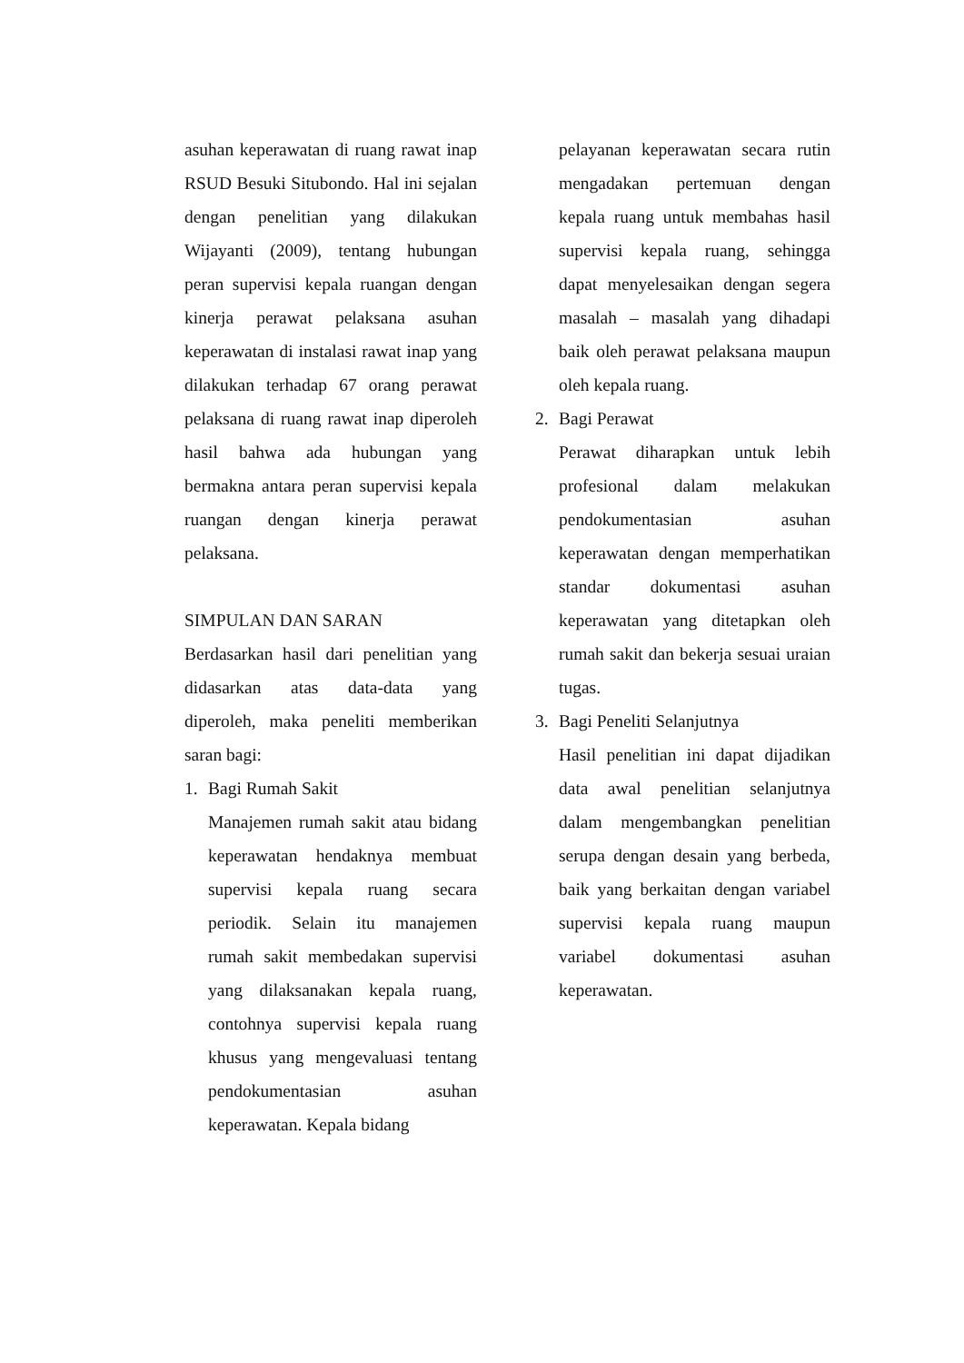asuhan keperawatan di ruang rawat inap RSUD Besuki Situbondo. Hal ini sejalan dengan penelitian yang dilakukan Wijayanti (2009), tentang hubungan peran supervisi kepala ruangan dengan kinerja perawat pelaksana asuhan keperawatan di instalasi rawat inap yang dilakukan terhadap 67 orang perawat pelaksana di ruang rawat inap diperoleh hasil bahwa ada hubungan yang bermakna antara peran supervisi kepala ruangan dengan kinerja perawat pelaksana.
SIMPULAN DAN SARAN
Berdasarkan hasil dari penelitian yang didasarkan atas data-data yang diperoleh, maka peneliti memberikan saran bagi:
1. Bagi Rumah Sakit
Manajemen rumah sakit atau bidang keperawatan hendaknya membuat supervisi kepala ruang secara periodik. Selain itu manajemen rumah sakit membedakan supervisi yang dilaksanakan kepala ruang, contohnya supervisi kepala ruang khusus yang mengevaluasi tentang pendokumentasian asuhan keperawatan. Kepala bidang
pelayanan keperawatan secara rutin mengadakan pertemuan dengan kepala ruang untuk membahas hasil supervisi kepala ruang, sehingga dapat menyelesaikan dengan segera masalah – masalah yang dihadapi baik oleh perawat pelaksana maupun oleh kepala ruang.
2. Bagi Perawat
Perawat diharapkan untuk lebih profesional dalam melakukan pendokumentasian asuhan keperawatan dengan memperhatikan standar dokumentasi asuhan keperawatan yang ditetapkan oleh rumah sakit dan bekerja sesuai uraian tugas.
3. Bagi Peneliti Selanjutnya
Hasil penelitian ini dapat dijadikan data awal penelitian selanjutnya dalam mengembangkan penelitian serupa dengan desain yang berbeda, baik yang berkaitan dengan variabel supervisi kepala ruang maupun variabel dokumentasi asuhan keperawatan.